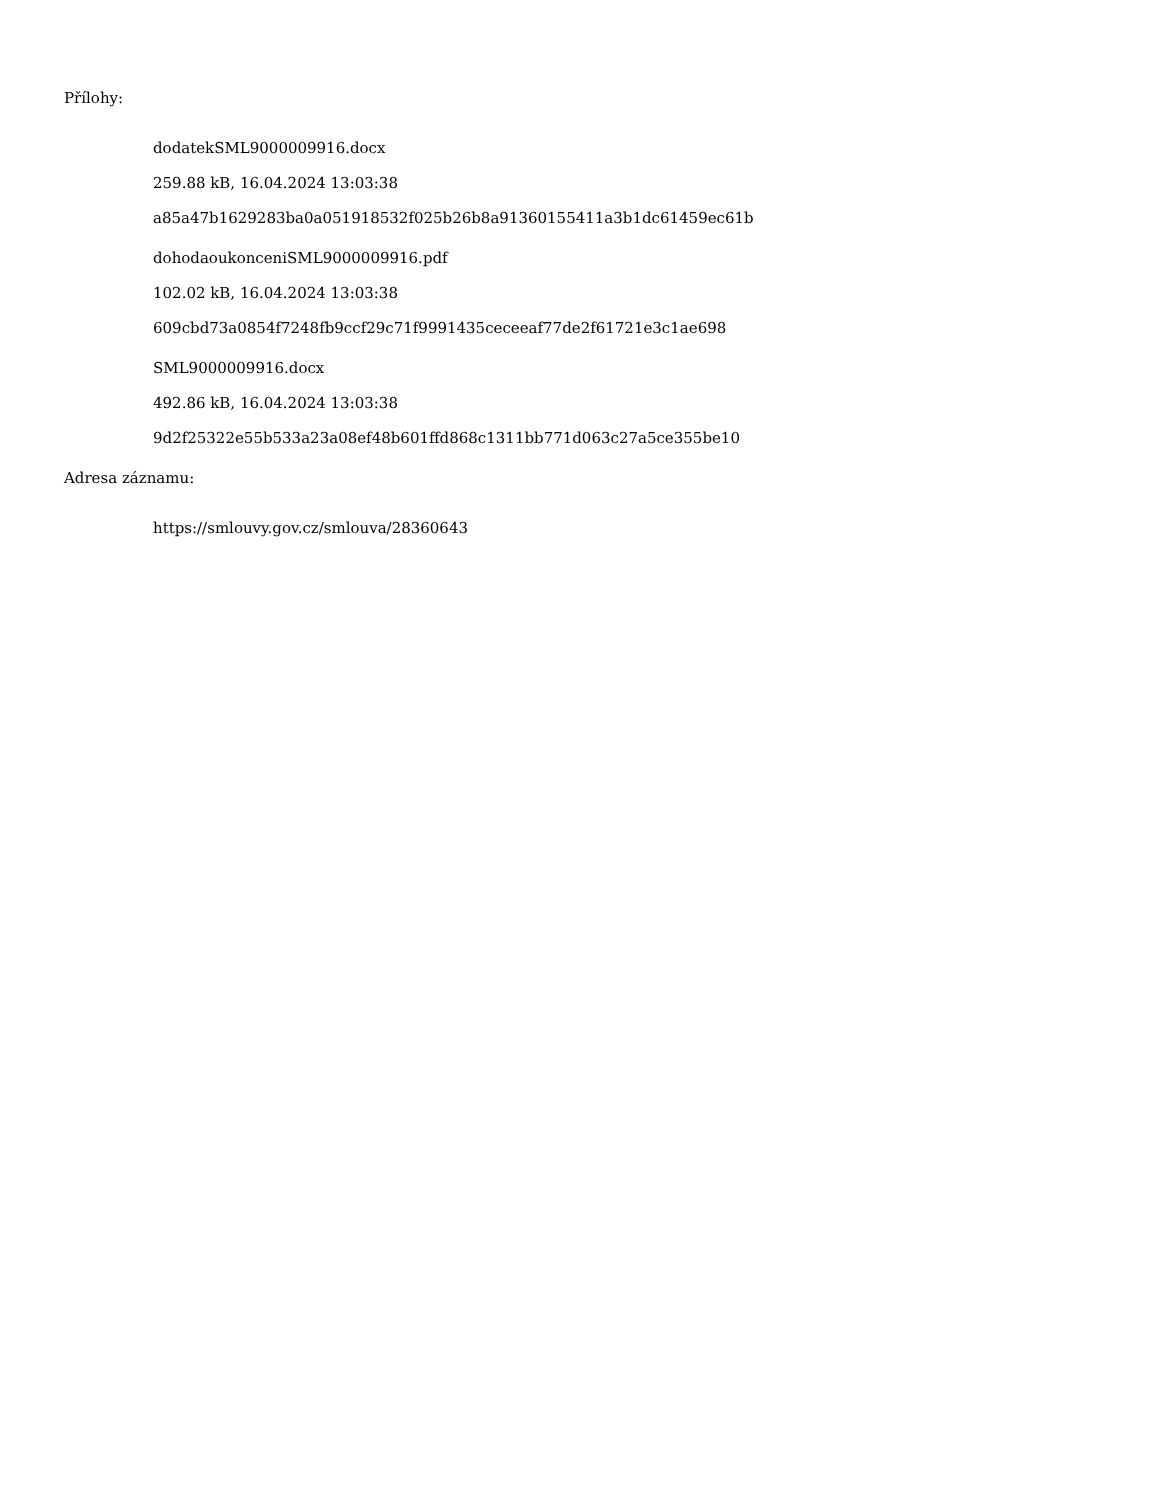Přílohy:
dodatekSML9000009916.docx
259.88 kB, 16.04.2024 13:03:38
a85a47b1629283ba0a051918532f025b26b8a91360155411a3b1dc61459ec61b
dohodaoukonceniSML9000009916.pdf
102.02 kB, 16.04.2024 13:03:38
609cbd73a0854f7248fb9ccf29c71f9991435ceceeaf77de2f61721e3c1ae698
SML9000009916.docx
492.86 kB, 16.04.2024 13:03:38
9d2f25322e55b533a23a08ef48b601ffd868c1311bb771d063c27a5ce355be10
Adresa záznamu:
https://smlouvy.gov.cz/smlouva/28360643